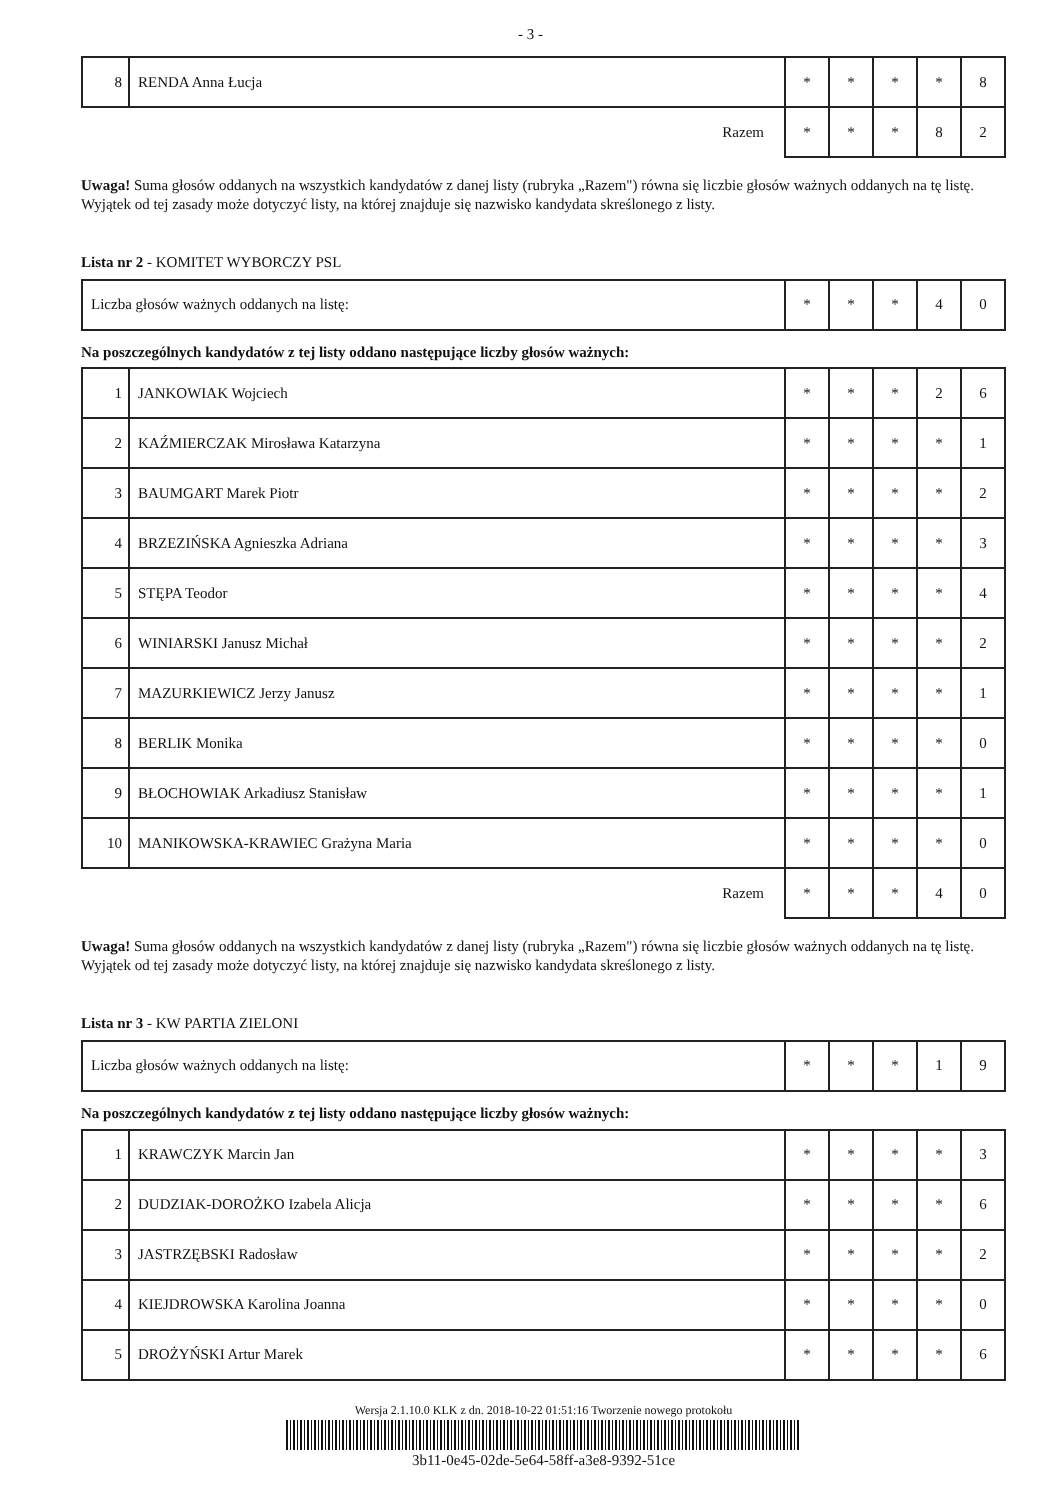- 3 -
| 8 | RENDA Anna Łucja | * | * | * | * | 8 |
| Razem | | * | * | * | 8 | 2 |
Uwaga! Suma głosów oddanych na wszystkich kandydatów z danej listy (rubryka „Razem") równa się liczbie głosów ważnych oddanych na tę listę. Wyjątek od tej zasady może dotyczyć listy, na której znajduje się nazwisko kandydata skreślonego z listy.
Lista nr 2 - KOMITET WYBORCZY PSL
| Liczba głosów ważnych oddanych na listę: | * | * | * | 4 | 0 |
Na poszczególnych kandydatów z tej listy oddano następujące liczby głosów ważnych:
| 1 | JANKOWIAK Wojciech | * | * | * | 2 | 6 |
| 2 | KAŹMIERCZAK Mirosława Katarzyna | * | * | * | * | 1 |
| 3 | BAUMGART Marek Piotr | * | * | * | * | 2 |
| 4 | BRZEZIŃSKA Agnieszka Adriana | * | * | * | * | 3 |
| 5 | STĘPA Teodor | * | * | * | * | 4 |
| 6 | WINIARSKI Janusz Michał | * | * | * | * | 2 |
| 7 | MAZURKIEWICZ Jerzy Janusz | * | * | * | * | 1 |
| 8 | BERLIK Monika | * | * | * | * | 0 |
| 9 | BŁOCHOWIAK Arkadiusz Stanisław | * | * | * | * | 1 |
| 10 | MANIKOWSKA-KRAWIEC Grażyna Maria | * | * | * | * | 0 |
| Razem | | * | * | * | 4 | 0 |
Uwaga! Suma głosów oddanych na wszystkich kandydatów z danej listy (rubryka „Razem") równa się liczbie głosów ważnych oddanych na tę listę. Wyjątek od tej zasady może dotyczyć listy, na której znajduje się nazwisko kandydata skreślonego z listy.
Lista nr 3 - KW PARTIA ZIELONI
| Liczba głosów ważnych oddanych na listę: | * | * | * | 1 | 9 |
Na poszczególnych kandydatów z tej listy oddano następujące liczby głosów ważnych:
| 1 | KRAWCZYK Marcin Jan | * | * | * | * | 3 |
| 2 | DUDZIAK-DOROŻKO Izabela Alicja | * | * | * | * | 6 |
| 3 | JASTRZĘBSKI Radosław | * | * | * | * | 2 |
| 4 | KIEJDROWSKA Karolina Joanna | * | * | * | * | 0 |
| 5 | DROŻYŃSKI Artur Marek | * | * | * | * | 6 |
Wersja 2.1.10.0 KLK z dn. 2018-10-22 01:51:16 Tworzenie nowego protokołu
3b11-0e45-02de-5e64-58ff-a3e8-9392-51ce